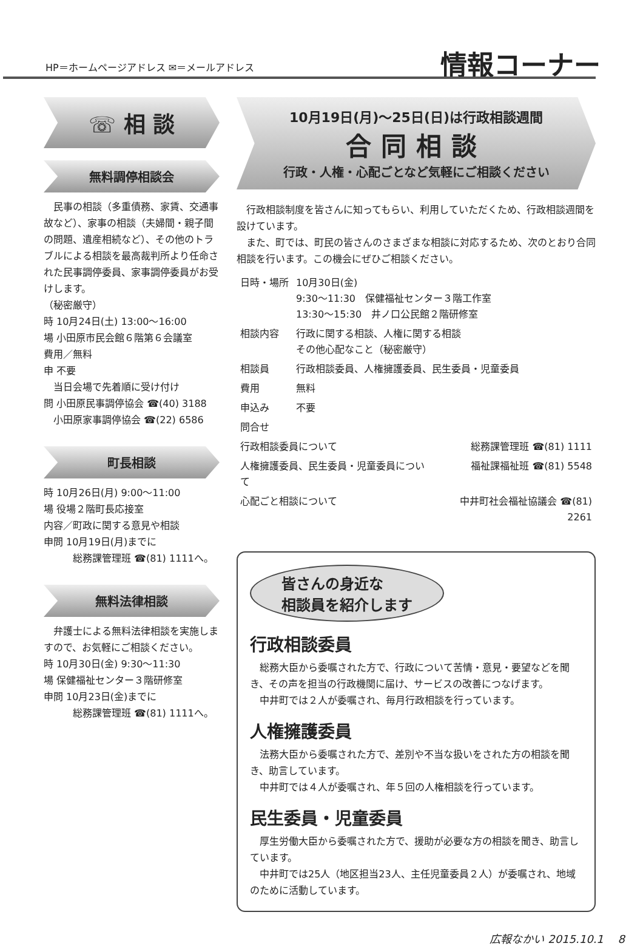HP＝ホームページアドレス ✉＝メールアドレス
情報コーナー
☏ 相 談
無料調停相談会
民事の相談（多重債務、家賃、交通事故など）、家事の相談（夫婦間・親子間の問題、遺産相続など）、その他のトラブルによる相談を最高裁判所より任命された民事調停委員、家事調停委員がお受けします。
（秘密厳守）
時 10月24日(土) 13:00～16:00
場 小田原市民会館６階第６会議室
費用／無料
申 不要
当日会場で先着順に受け付け
問 小田原民事調停協会 ☎(40) 3188
小田原家事調停協会 ☎(22) 6586
町長相談
時 10月26日(月) 9:00～11:00
場 役場２階町長応接室
内容／町政に関する意見や相談
申問 10月19日(月)までに
総務課管理班 ☎(81) 1111へ。
無料法律相談
弁護士による無料法律相談を実施しますので、お気軽にご相談ください。
時 10月30日(金) 9:30～11:30
場 保健福祉センター３階研修室
申問 10月23日(金)までに
総務課管理班 ☎(81) 1111へ。
10月19日(月)～25日(日)は行政相談週間
合同相談
行政・人権・心配ごとなど気軽にご相談ください
行政相談制度を皆さんに知ってもらい、利用していただくため、行政相談週間を設けています。
また、町では、町民の皆さんのさまざまな相談に対応するため、次のとおり合同相談を行います。この機会にぜひご相談ください。
| 日時・場所 | 10月30日(金) 9:30～11:30 保健福祉センター３階工作室 13:30～15:30 井ノ口公民館２階研修室 |
| 相談内容 | 行政に関する相談、人権に関する相談 その他心配なこと（秘密厳守） |
| 相談員 | 行政相談委員、人権擁護委員、民生委員・児童委員 |
| 費用 | 無料 |
| 申込み | 不要 |
| 問合せ | |
| 行政相談委員について | 総務課管理班 ☎(81) 1111 |
| 人権擁護委員、民生委員・児童委員について | 福祉課福祉班 ☎(81) 5548 |
| 心配ごと相談について | 中井町社会福祉協議会 ☎(81) 2261 |
皆さんの身近な
相談員を紹介します
行政相談委員
総務大臣から委嘱された方で、行政について苦情・意見・要望などを聞き、その声を担当の行政機関に届け、サービスの改善につなげます。
中井町では２人が委嘱され、毎月行政相談を行っています。
人権擁護委員
法務大臣から委嘱された方で、差別や不当な扱いをされた方の相談を聞き、助言しています。
中井町では４人が委嘱され、年５回の人権相談を行っています。
民生委員・児童委員
厚生労働大臣から委嘱された方で、援助が必要な方の相談を聞き、助言しています。
中井町では25人（地区担当23人、主任児童委員２人）が委嘱され、地域のために活動しています。
広報なかい 2015.10.1 　8